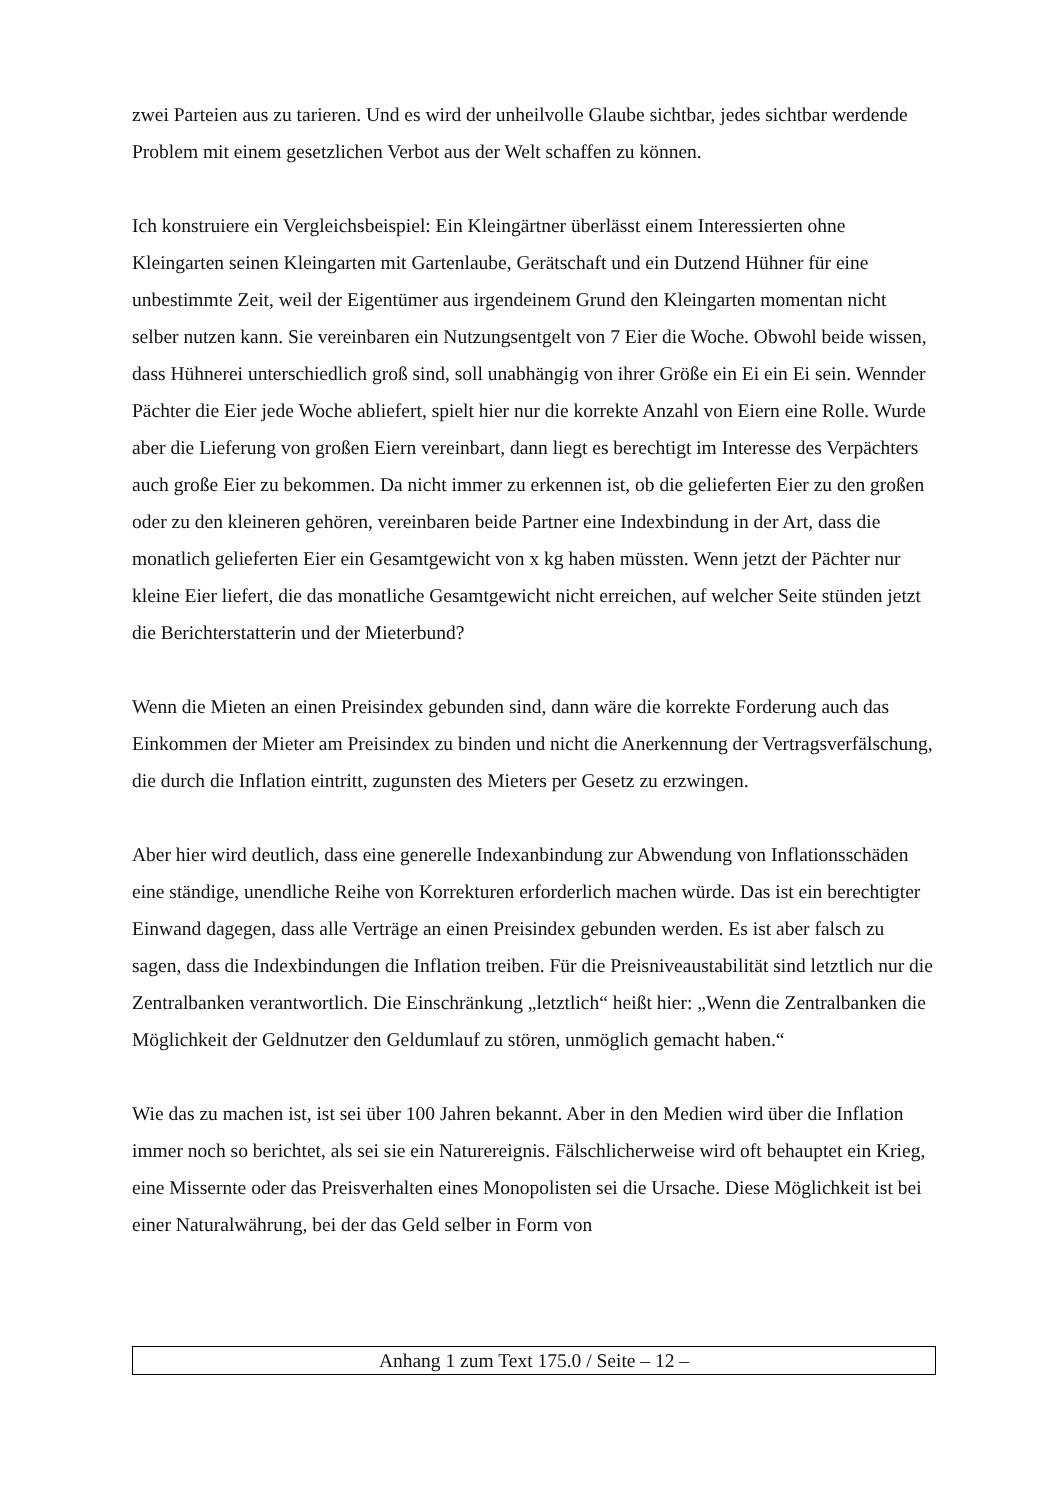zwei Parteien aus zu tarieren. Und es wird der unheilvolle Glaube sichtbar, jedes sichtbar werdende Problem mit einem gesetzlichen Verbot aus der Welt schaffen zu können.
Ich konstruiere ein Vergleichsbeispiel: Ein Kleingärtner überlässt einem Interessierten ohne Kleingarten seinen Kleingarten mit Gartenlaube, Gerätschaft und ein Dutzend Hühner für eine unbestimmte Zeit, weil der Eigentümer aus irgendeinem Grund den Kleingarten momentan nicht selber nutzen kann. Sie vereinbaren ein Nutzungsentgelt von 7 Eier die Woche. Obwohl beide wissen, dass Hühnerei unterschiedlich groß sind, soll unabhängig von ihrer Größe ein Ei ein Ei sein. Wennder Pächter die Eier jede Woche abliefert, spielt hier nur die korrekte Anzahl von Eiern eine Rolle. Wurde aber die Lieferung von großen Eiern vereinbart, dann liegt es berechtigt im Interesse des Verpächters auch große Eier zu bekommen. Da nicht immer zu erkennen ist, ob die gelieferten Eier zu den großen oder zu den kleineren gehören, vereinbaren beide Partner eine Indexbindung in der Art, dass die monatlich gelieferten Eier ein Gesamtgewicht von x kg haben müssten. Wenn jetzt der Pächter nur kleine Eier liefert, die das monatliche Gesamtgewicht nicht erreichen, auf welcher Seite stünden jetzt die Berichterstatterin und der Mieterbund?
Wenn die Mieten an einen Preisindex gebunden sind, dann wäre die korrekte Forderung auch das Einkommen der Mieter am Preisindex zu binden und nicht die Anerkennung der Vertragsverfälschung, die durch die Inflation eintritt, zugunsten des Mieters per Gesetz zu erzwingen.
Aber hier wird deutlich, dass eine generelle Indexanbindung zur Abwendung von Inflationsschäden eine ständige, unendliche Reihe von Korrekturen erforderlich machen würde. Das ist ein berechtigter Einwand dagegen, dass alle Verträge an einen Preisindex gebunden werden. Es ist aber falsch zu sagen, dass die Indexbindungen die Inflation treiben. Für die Preisniveaustabilität sind letztlich nur die Zentralbanken verantwortlich. Die Einschränkung „letztlich“ heißt hier: „Wenn die Zentralbanken die Möglichkeit der Geldnutzer den Geldumlauf zu stören, unmöglich gemacht haben.“
Wie das zu machen ist, ist sei über 100 Jahren bekannt. Aber in den Medien wird über die Inflation immer noch so berichtet, als sei sie ein Naturereignis. Fälschlicherweise wird oft behauptet ein Krieg, eine Missernte oder das Preisverhalten eines Monopolisten sei die Ursache. Diese Möglichkeit ist bei einer Naturalwährung, bei der das Geld selber in Form von
Anhang 1 zum Text 175.0 / Seite – 12 –